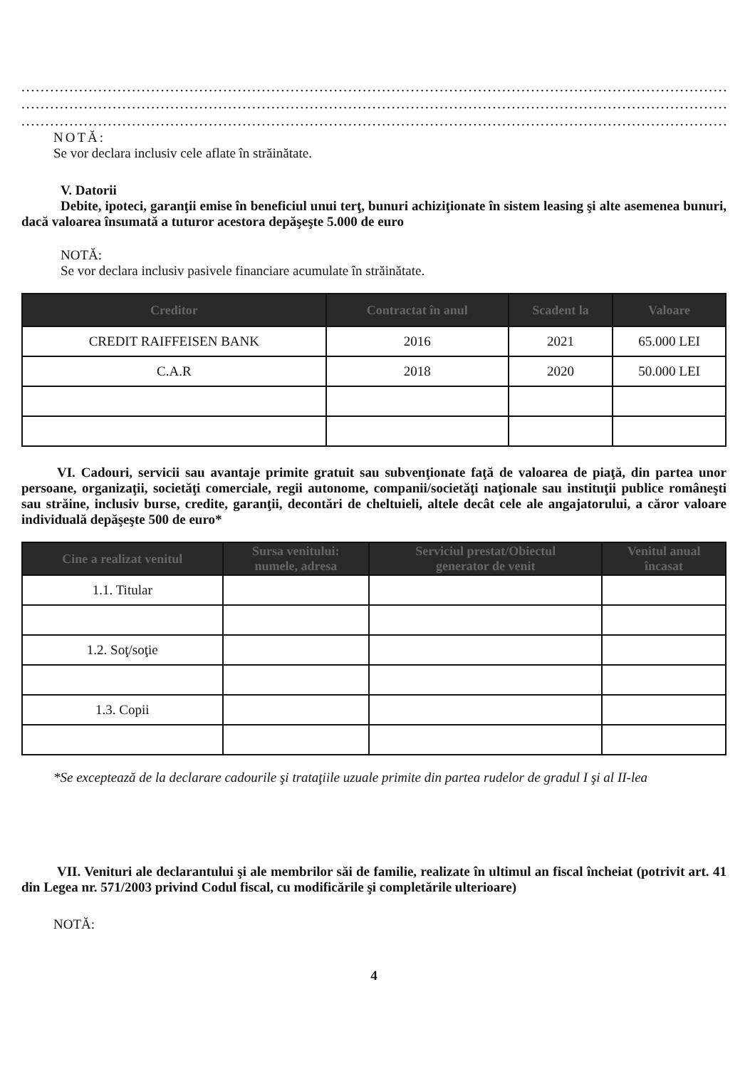............................................................................................................................................................................................................
............................................................................................................................................................................................................
............................................................................................................................................................................................................
NOTĂ:
Se vor declara inclusiv cele aflate în străinătate.
V. Datorii
Debite, ipoteci, garanţii emise în beneficiul unui terţ, bunuri achiziţionate în sistem leasing şi alte asemenea bunuri, dacă valoarea însumată a tuturor acestora depăşeşte 5.000 de euro
NOTĂ:
Se vor declara inclusiv pasivele financiare acumulate în străinătate.
| Creditor | Contractat în anul | Scadent la | Valoare |
| --- | --- | --- | --- |
| CREDIT RAIFFEISEN BANK | 2016 | 2021 | 65.000 LEI |
| C.A.R | 2018 | 2020 | 50.000 LEI |
VI. Cadouri, servicii sau avantaje primite gratuit sau subvenţionate faţă de valoarea de piaţă, din partea unor persoane, organizaţii, societăţi comerciale, regii autonome, companii/societăţi naţionale sau instituţii publice româneşti sau străine, inclusiv burse, credite, garanţii, decontări de cheltuieli, altele decât cele ale angajatorului, a căror valoare individuală depăşeşte 500 de euro*
| Cine a realizat venitul | Sursa venitului: numele, adresa | Serviciul prestat/Obiectul generator de venit | Venitul anual încasat |
| --- | --- | --- | --- |
| 1.1. Titular | | | |
| 1.2. Soţ/soţie | | | |
| 1.3. Copii | | | |
*Se exceptează de la declarare cadourile şi trataţiile uzuale primite din partea rudelor de gradul I şi al II-lea
VII. Venituri ale declarantului şi ale membrilor săi de familie, realizate în ultimul an fiscal încheiat (potrivit art. 41 din Legea nr. 571/2003 privind Codul fiscal, cu modificările şi completările ulterioare)
NOTĂ:
4